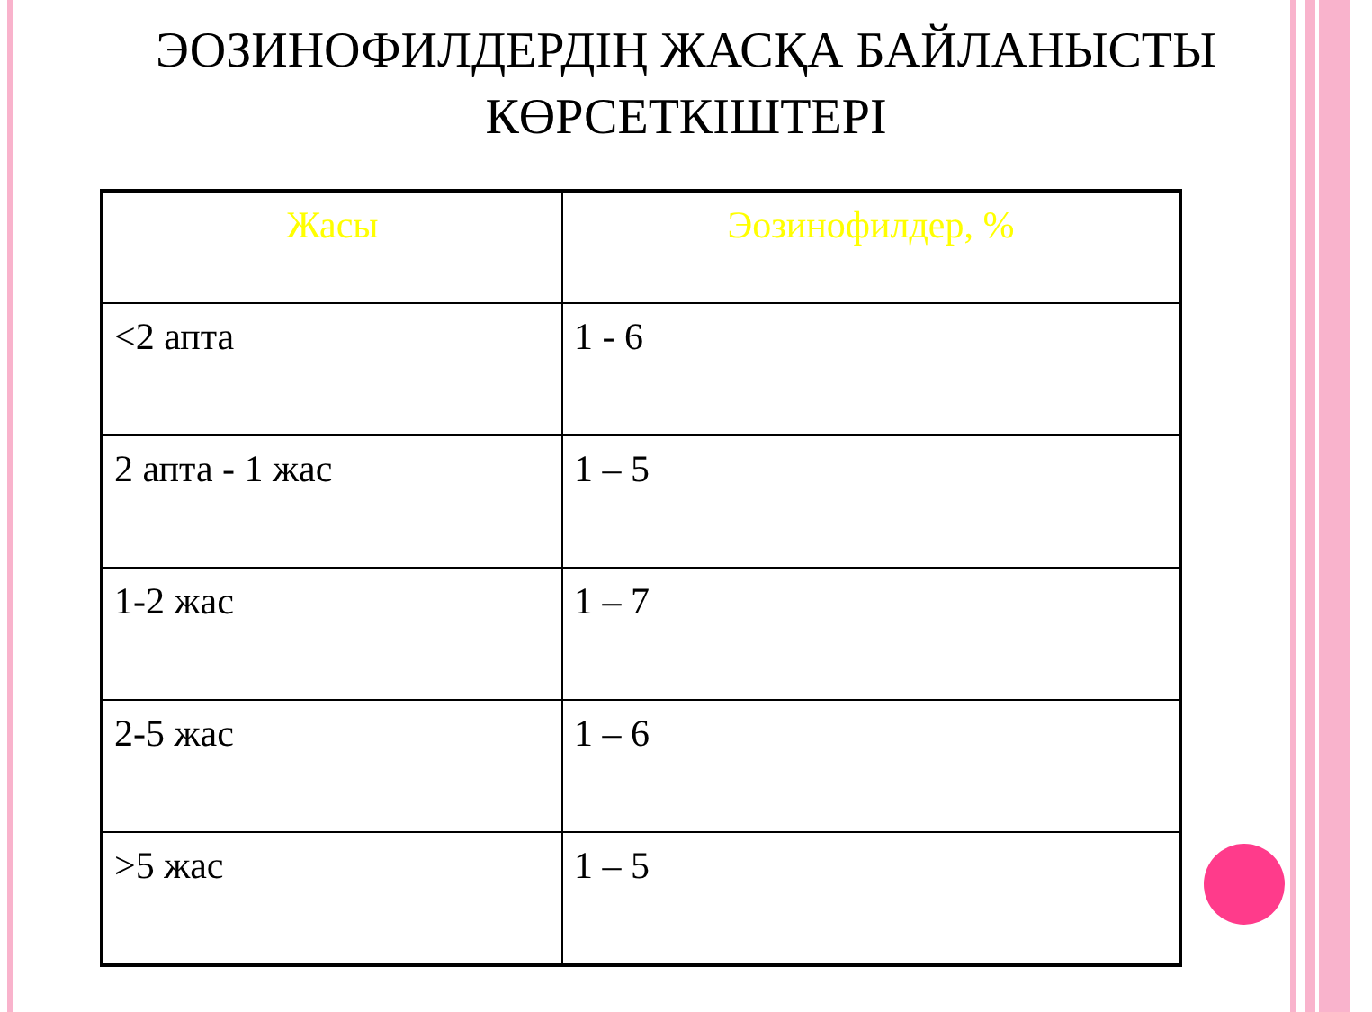ЭОЗИНОФИЛДЕРДІҢ ЖАСҚА БАЙЛАНЫСТЫ
КӨРСЕТКІШТЕРІ
| Жасы | Эозинофилдер, % |
| --- | --- |
| <2 апта | 1 - 6 |
| 2 апта - 1 жас | 1 – 5 |
| 1-2 жас | 1 – 7 |
| 2-5 жас | 1 – 6 |
| >5 жас | 1 – 5 |